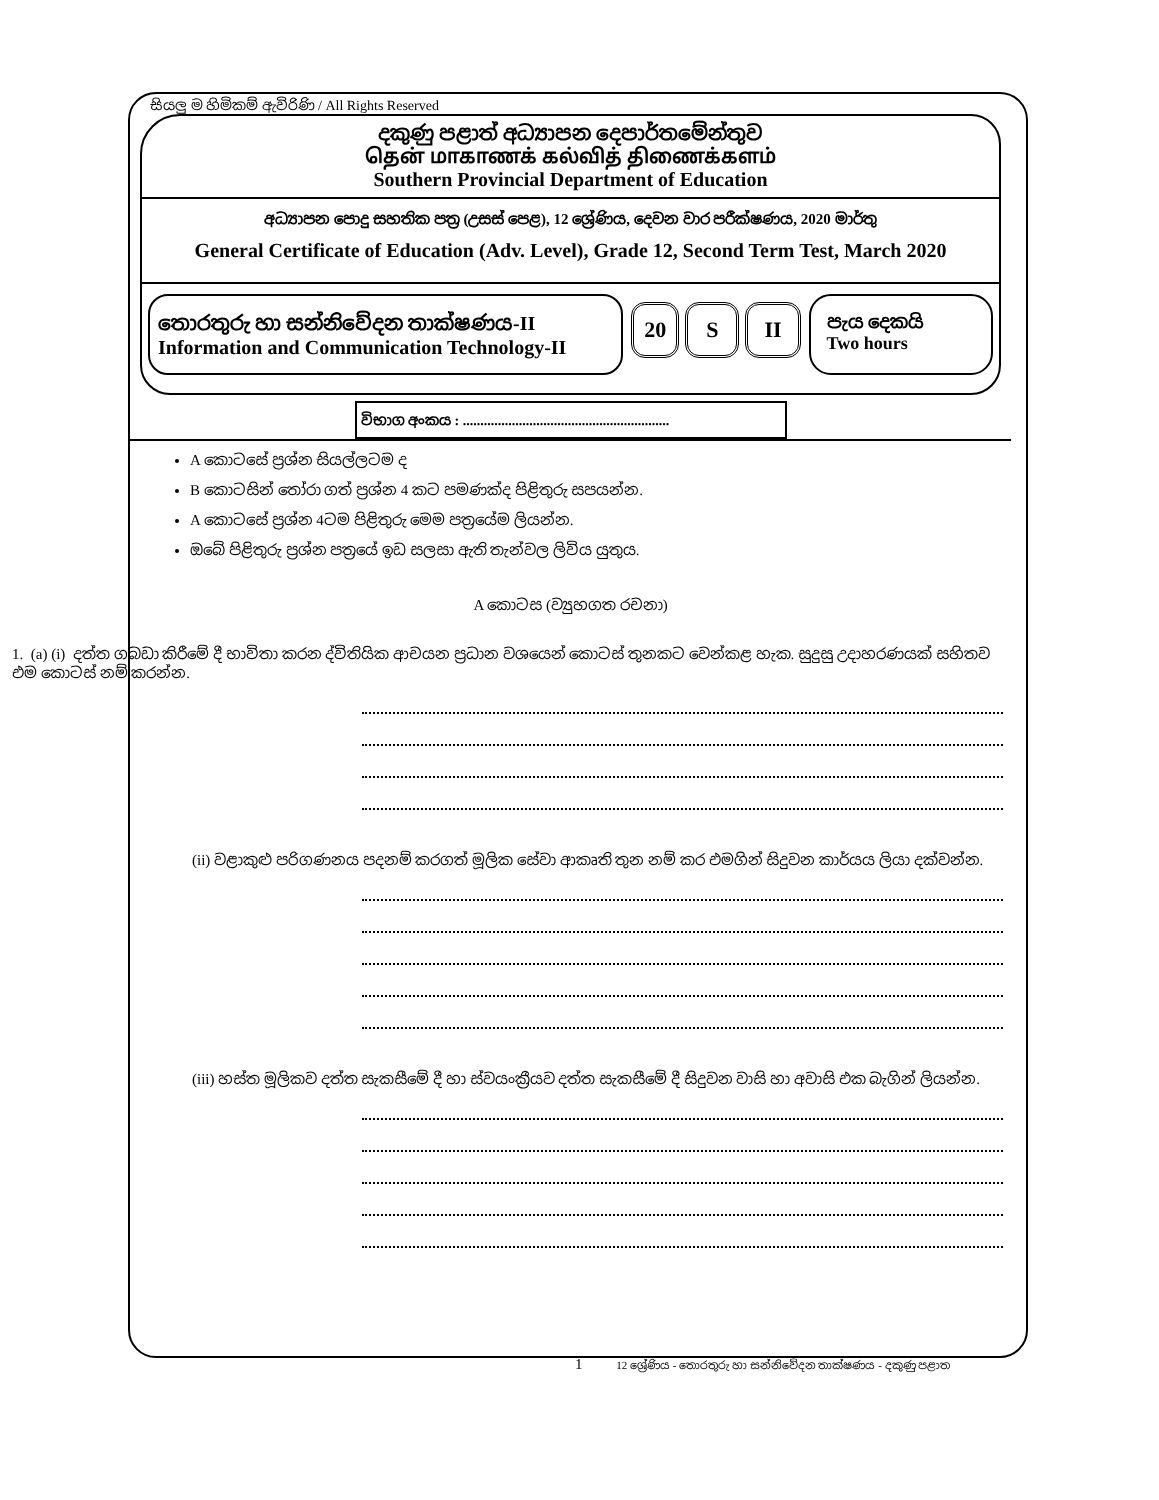සියලු ම හිමිකම් ඇවිරිණි / All Rights Reserved
දකුණු පළාත් අධ්‍යාපන දෙපාර්තමේන්තුව
தென் மாகாணக் கல்வித் திணைக்களம்
Southern Provincial Department of Education
අධ්‍යාපන පොදු සහතික පත්‍ර (උසස් පෙළ), 12 ශ්‍රේණිය, දෙවන වාර පරීක්ෂණය, 2020 මාර්තු
General Certificate of Education (Adv. Level), Grade 12, Second Term Test, March 2020
තොරතුරු හා සන්නිවේදන තාක්ෂණය-II
Information and Communication Technology-II
20 S II
පැය දෙකයි
Two hours
විභාග අංකය : ...........................................................
A කොටසේ ප්‍රශ්න සියල්ලටම ද
B කොටසින් තෝරා ගත් ප්‍රශ්න 4 කට පමණක්ද පිළිතුරු සපයන්න.
A කොටසේ ප්‍රශ්න 4ටම පිළිතුරු මෙම පත්‍රයේම ලියන්න.
ඔබේ පිළිතුරු ප්‍රශ්න පත්‍රයේ ඉඩ සලසා ඇති තැන්වල ලිවිය යුතුය.
A කොටස (ව්‍යුහගත රචනා)
1. (a) (i) දත්ත ගබඩා කිරීමේ දී භාවිතා කරන ද්විතියික ආචයන ප්‍රධාන වශයෙන් කොටස් තුනකට වෙන්කළ හැක. සුදුසු උදාහරණයක් සහිතව එම කොටස් නම් කරන්න.
(ii) වළාකුළු පරිගණනය පදනම් කරගත් මූලික සේවා ආකෘති තුන නම් කර එමගින් සිදුවන කාර්යය ලියා දක්වන්න.
(iii) හස්ත මූලිකව දත්ත සැකසීමේ දී හා ස්වයංක්‍රීයව දත්ත සැකසීමේ දී සිදුවන වාසි හා අවාසි එක බැගින් ලියන්න.
1 12 ශ්‍රේණිය - තොරතුරු හා සන්නිවේදන තාක්ෂණය - දකුණු පළාත